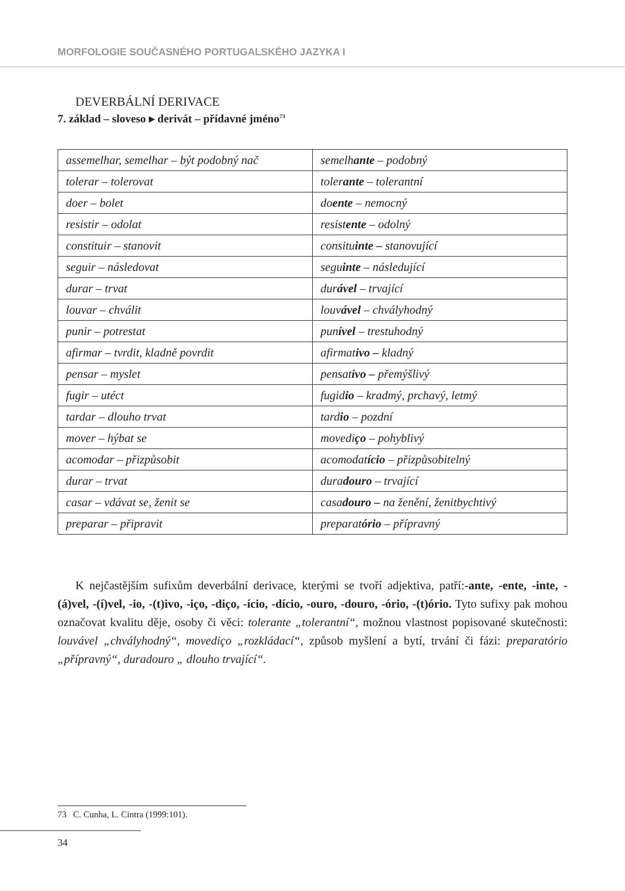MORFOLOGIE SOUČASNÉHO PORTUGALSKÉHO JAZYKA I
DEVERBÁLNÍ DERIVACE
7. základ – sloveso ▸ derivát – přídavné jméno<sup>73</sup>
| assemelhar, semelhar – být podobný nač | semelh ante – podobný |
| tolerar – tolerovat | toler ante – tolerantní |
| doer – bolet | do ente – nemocný |
| resistir – odolat | resist ente – odolný |
| constituir – stanovit | consitu inte – stanovující |
| seguir – následovat | segu inte – následující |
| durar – trvat | dur ável – trvající |
| louvar – chválit | louv ável – chvályhodný |
| punir – potrestat | pun ível – trestuhodný |
| afirmar – tvrdit, kladně povrdit | afirmat ivo – kladný |
| pensar – myslet | pensat ivo – přemýšlivý |
| fugir – utéct | fugid io – kradmý, prchavý, letmý |
| tardar – dlouho trvat | tard io – pozdní |
| mover – hýbat se | movedi ço – pohyblivý |
| acomodar – přizpůsobit | acomodat ício – přizpůsobitelný |
| durar – trvat | dura douro – trvající |
| casar – vdávat se, ženit se | casa douro – na ženění, ženitbychtivý |
| preparar – připravit | preparat ório – přípravný |
K nejčastějším sufixům deverbální derivace, kterými se tvoří adjektiva, patří:-ante, -ente, -inte, -(á)vel, -(í)vel, -io, -(t)ivo, -iço, -diço, -ício, -dício, -ouro, -douro, -ório, -(t)ório. Tyto sufixy pak mohou označovat kvalitu děje, osoby či věci: tolerante „tolerantní“, možnou vlastnost popisované skutečnosti: louvável „chvályhodný“, movediço „rozkládací“, způsob myšlení a bytí, trvání či fázi: preparatório „přípravný“, duradouro „ dlouho trvající“.
73 C. Cunha, L. Cintra (1999:101).
34